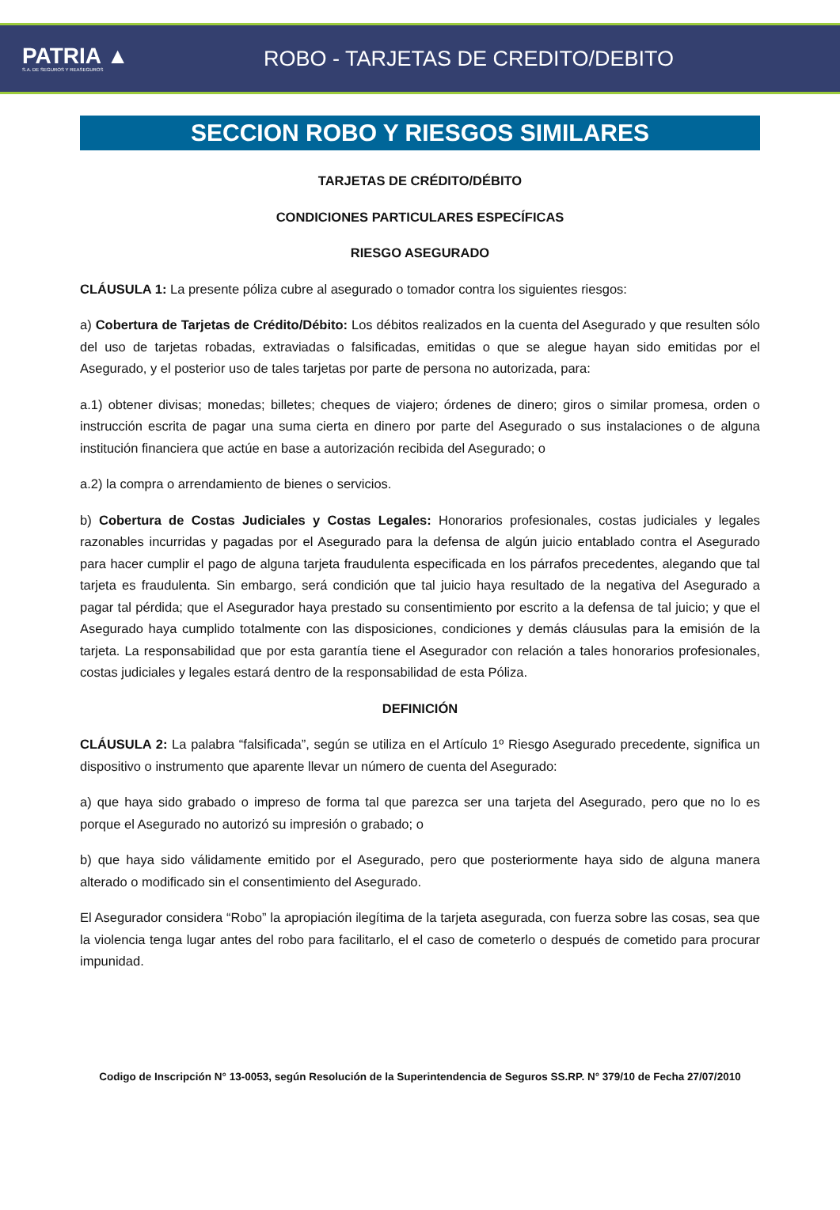PATRIA ▲
S.A. DE SEGUROS Y REASEGUROS
ROBO - TARJETAS DE CREDITO/DEBITO
SECCION ROBO Y RIESGOS SIMILARES
TARJETAS DE CRÉDITO/DÉBITO
CONDICIONES PARTICULARES ESPECÍFICAS
RIESGO ASEGURADO
CLÁUSULA 1: La presente póliza cubre al asegurado o tomador contra los siguientes riesgos:
a) Cobertura de Tarjetas de Crédito/Débito: Los débitos realizados en la cuenta del Asegurado y que resulten sólo del uso de tarjetas robadas, extraviadas o falsificadas, emitidas o que se alegue hayan sido emitidas por el Asegurado, y el posterior uso de tales tarjetas por parte de persona no autorizada, para:
a.1) obtener divisas; monedas; billetes; cheques de viajero; órdenes de dinero; giros o similar promesa, orden o instrucción escrita de pagar una suma cierta en dinero por parte del Asegurado o sus instalaciones o de alguna institución financiera que actúe en base a autorización recibida del Asegurado; o
a.2) la compra o arrendamiento de bienes o servicios.
b) Cobertura de Costas Judiciales y Costas Legales: Honorarios profesionales, costas judiciales y legales razonables incurridas y pagadas por el Asegurado para la defensa de algún juicio entablado contra el Asegurado para hacer cumplir el pago de alguna tarjeta fraudulenta especificada en los párrafos precedentes, alegando que tal tarjeta es fraudulenta. Sin embargo, será condición que tal juicio haya resultado de la negativa del Asegurado a pagar tal pérdida; que el Asegurador haya prestado su consentimiento por escrito a la defensa de tal juicio; y que el Asegurado haya cumplido totalmente con las disposiciones, condiciones y demás cláusulas para la emisión de la tarjeta. La responsabilidad que por esta garantía tiene el Asegurador con relación a tales honorarios profesionales, costas judiciales y legales estará dentro de la responsabilidad de esta Póliza.
DEFINICIÓN
CLÁUSULA 2: La palabra “falsificada”, según se utiliza en el Artículo 1º Riesgo Asegurado precedente, significa un dispositivo o instrumento que aparente llevar un número de cuenta del Asegurado:
a) que haya sido grabado o impreso de forma tal que parezca ser una tarjeta del Asegurado, pero que no lo es porque el Asegurado no autorizó su impresión o grabado; o
b) que haya sido válidamente emitido por el Asegurado, pero que posteriormente haya sido de alguna manera alterado o modificado sin el consentimiento del Asegurado.
El Asegurador considera “Robo” la apropiación ilegítima de la tarjeta asegurada, con fuerza sobre las cosas, sea que la violencia tenga lugar antes del robo para facilitarlo, el el caso de cometerlo o después de cometido para procurar impunidad.
Codigo de Inscripción N° 13-0053, según Resolución de la Superintendencia de Seguros SS.RP. N° 379/10 de Fecha 27/07/2010